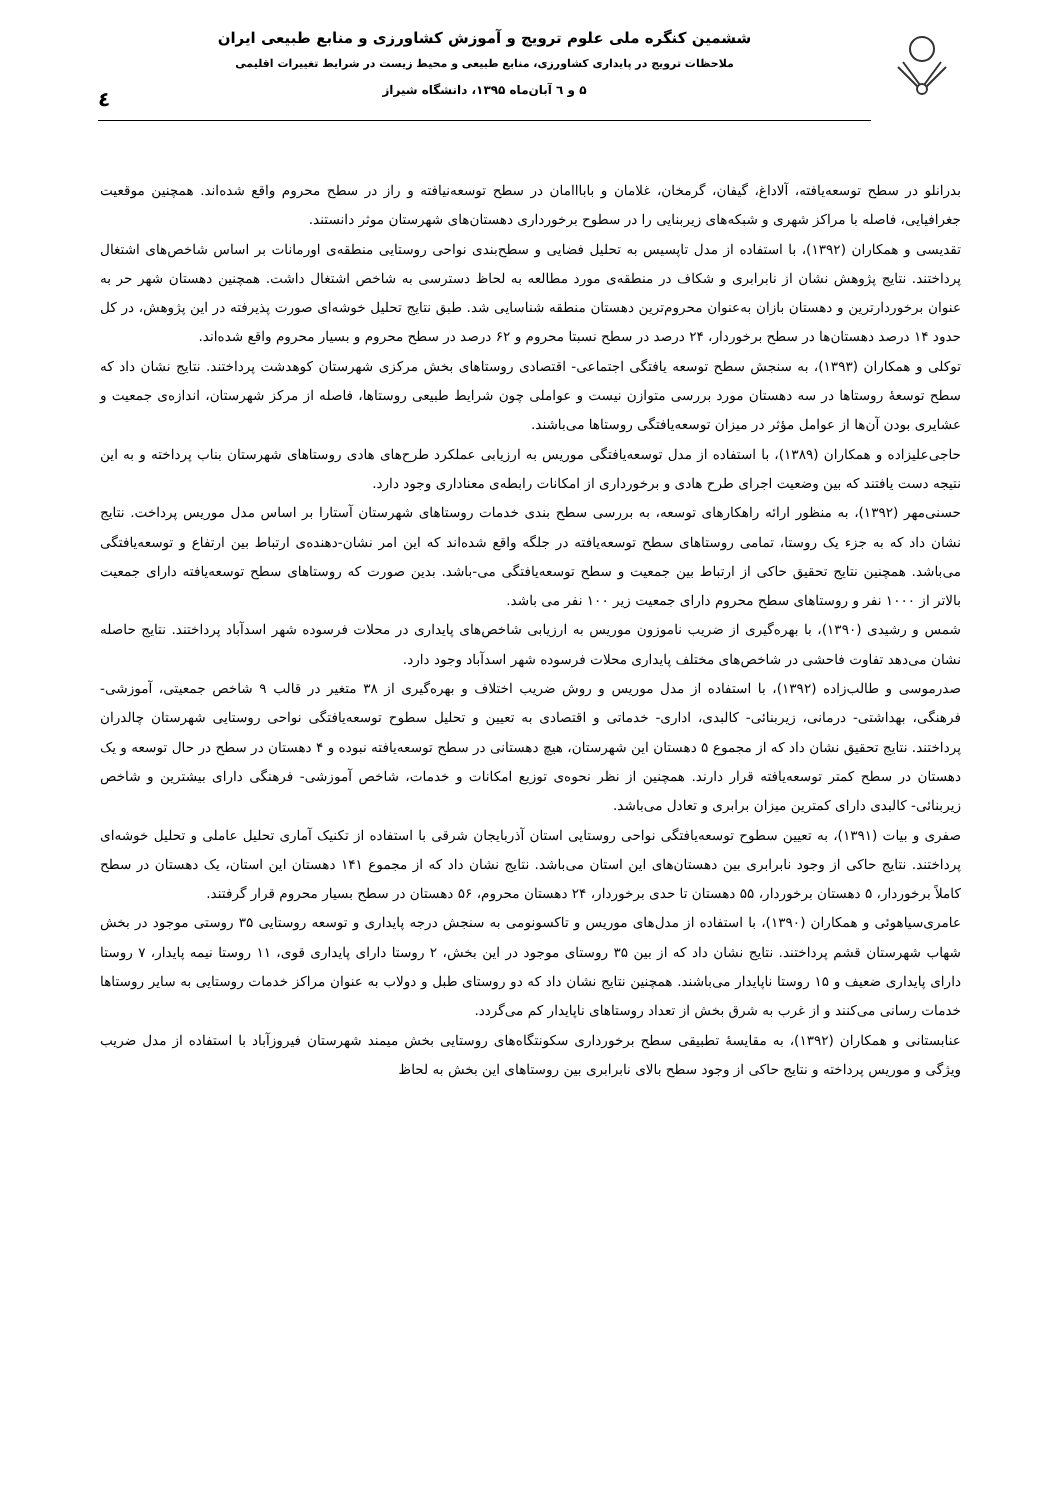ششمین کنگره ملی علوم ترویج و آموزش کشاورزی و منابع طبیعی ایران
ملاحظات ترویج در پایداری کشاورزی، منابع طبیعی و محیط زیست در شرایط تغییرات اقلیمی
۵ و ٦ آبان‌ماه ۱۳۹۵، دانشگاه شیراز
٤
بدرانلو در سطح توسعه‌یافته، آلاداغ، گیفان، گرمخان، غلامان و بابااامان در سطح توسعه‌نیافته و راز در سطح محروم واقع شده‌اند. همچنین موقعیت جغرافیایی، فاصله با مراکز شهری و شبکه‌های زیربنایی را در سطوح برخورداری دهستان‌های شهرستان موثر دانستند.
تقدیسی و همکاران (۱۳۹۲)، با استفاده از مدل تاپسیس به تحلیل فضایی و سطح‌بندی نواحی روستایی منطقه‌ی اورمانات بر اساس شاخص‌های اشتغال پرداختند. نتایج پژوهش نشان از نابرابری و شکاف در منطقه‌ی مورد مطالعه به لحاظ دسترسی به شاخص اشتغال داشت. همچنین دهستان شهر حر به عنوان برخوردارترین و دهستان بازان به‌عنوان محروم‌ترین دهستان منطقه شناسایی شد. طبق نتایج تحلیل خوشه‌ای صورت پذیرفته در این پژوهش، در کل حدود ۱۴ درصد دهستان‌ها در سطح برخوردار، ۲۴ درصد در سطح نسبتا محروم و ۶۲ درصد در سطح محروم و بسیار محروم واقع شده‌اند.
توکلی و همکاران (۱۳۹۳)، به سنجش سطح توسعه یافتگی اجتماعی- اقتصادی روستاهای بخش مرکزی شهرستان کوهدشت پرداختند. نتایج نشان داد که سطح توسعهٔ روستاها در سه دهستان مورد بررسی متوازن نیست و عواملی چون شرایط طبیعی روستاها، فاصله از مرکز شهرستان، اندازه‌ی جمعیت و عشایری بودن آن‌ها از عوامل مؤثر در میزان توسعه‌یافتگی روستاها می‌باشند.
حاجی‌علیزاده و همکاران (۱۳۸۹)، با استفاده از مدل توسعه‌یافتگی موریس به ارزیابی عملکرد طرح‌های هادی روستاهای شهرستان بناب پرداخته و به این نتیجه دست یافتند که بین وضعیت اجرای طرح هادی و برخورداری از امکانات رابطه‌ی معناداری وجود دارد.
حسنی‌مهر (۱۳۹۲)، به منظور ارائه راهکارهای توسعه، به بررسی سطح بندی خدمات روستاهای شهرستان آستارا بر اساس مدل موریس پرداخت. نتایج نشان داد که به جزء یک روستا، تمامی روستاهای سطح توسعه‌یافته در جلگه واقع شده‌اند که این امر نشان-دهنده‌ی ارتباط بین ارتفاع و توسعه‌یافتگی می‌باشد. همچنین نتایج تحقیق حاکی از ارتباط بین جمعیت و سطح توسعه‌یافتگی می-باشد. بدین صورت که روستاهای سطح توسعه‌یافته دارای جمعیت بالاتر از ۱۰۰۰ نفر و روستاهای سطح محروم دارای جمعیت زیر ۱۰۰ نفر می باشد.
شمس و رشیدی (۱۳۹۰)، با بهره‌گیری از ضریب ناموزون موریس به ارزیابی شاخص‌های پایداری در محلات فرسوده شهر اسدآباد پرداختند. نتایج حاصله نشان می‌دهد تفاوت فاحشی در شاخص‌های مختلف پایداری محلات فرسوده شهر اسدآباد وجود دارد.
صدرموسی و طالب‌زاده (۱۳۹۲)، با استفاده از مدل موریس و روش ضریب اختلاف و بهره‌گیری از ۳۸ متغیر در قالب ۹ شاخص جمعیتی، آموزشی- فرهنگی، بهداشتی- درمانی، زیربنائی- کالبدی، اداری- خدماتی و اقتصادی به تعیین و تحلیل سطوح توسعه‌یافتگی نواحی روستایی شهرستان چالدران پرداختند. نتایج تحقیق نشان داد که از مجموع ۵ دهستان این شهرستان، هیچ دهستانی در سطح توسعه‌یافته نبوده و ۴ دهستان در سطح در حال توسعه و یک دهستان در سطح کمتر توسعه‌یافته قرار دارند. همچنین از نظر نحوه‌ی توزیع امکانات و خدمات، شاخص آموزشی- فرهنگی دارای بیشترین و شاخص زیربنائی- کالبدی دارای کمترین میزان برابری و تعادل می‌باشد.
صفری و بیات (۱۳۹۱)، به تعیین سطوح توسعه‌یافتگی نواحی روستایی استان آذربایجان شرقی با استفاده از تکنیک آماری تحلیل عاملی و تحلیل خوشه‌ای پرداختند. نتایج حاکی از وجود نابرابری بین دهستان‌های این استان می‌باشد. نتایج نشان داد که از مجموع ۱۴۱ دهستان این استان، یک دهستان در سطح کاملاً برخوردار، ۵ دهستان برخوردار، ۵۵ دهستان تا حدی برخوردار، ۲۴ دهستان محروم، ۵۶ دهستان در سطح بسیار محروم قرار گرفتند.
عامری‌سیاهوئی و همکاران (۱۳۹۰)، با استفاده از مدل‌های موریس و تاکسونومی به سنجش درجه پایداری و توسعه روستایی ۳۵ روستی موجود در بخش شهاب شهرستان قشم پرداختند. نتایج نشان داد که از بین ۳۵ روستای موجود در این بخش، ۲ روستا دارای پایداری قوی، ۱۱ روستا نیمه پایدار، ۷ روستا دارای پایداری ضعیف و ۱۵ روستا ناپایدار می‌باشند. همچنین نتایج نشان داد که دو روستای طبل و دولاب به عنوان مراکز خدمات روستایی به سایر روستاها خدمات رسانی می‌کنند و از غرب به شرق بخش از تعداد روستاهای ناپایدار کم می‌گردد.
عنابستانی و همکاران (۱۳۹۲)، به مقایسهٔ تطبیقی سطح برخورداری سکونتگاه‌های روستایی بخش میمند شهرستان فیروزآباد با استفاده از مدل ضریب ویژگی و موریس پرداخته و نتایج حاکی از وجود سطح بالای نابرابری بین روستاهای این بخش به لحاظ